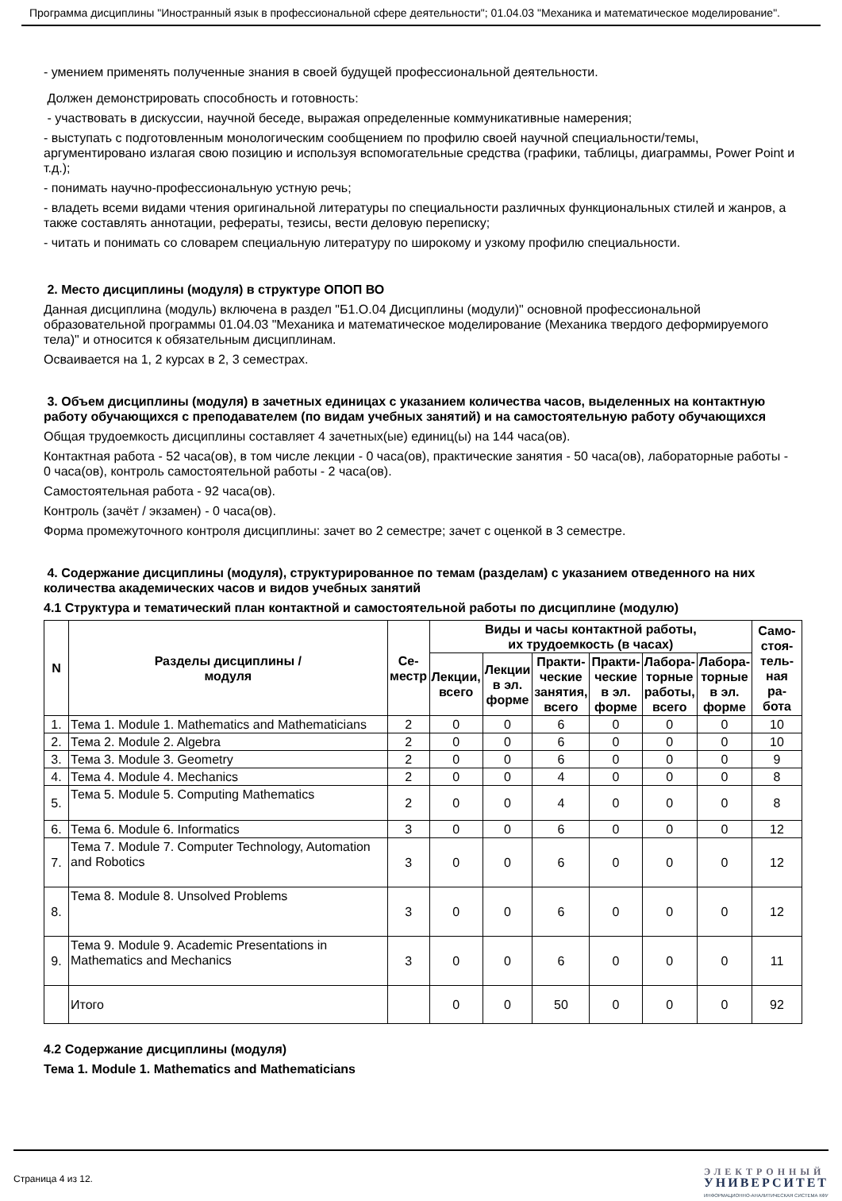Программа дисциплины "Иностранный язык в профессиональной сфере деятельности"; 01.04.03 "Механика и математическое моделирование".
- умением применять полученные знания в своей будущей профессиональной деятельности.
Должен демонстрировать способность и готовность:
- участвовать в дискуссии, научной беседе, выражая определенные коммуникативные намерения;
- выступать с подготовленным монологическим сообщением по профилю своей научной специальности/темы, аргументировано излагая свою позицию и используя вспомогательные средства (графики, таблицы, диаграммы, Power Point и т.д.);
- понимать научно-профессиональную устную речь;
- владеть всеми видами чтения оригинальной литературы по специальности различных функциональных стилей и жанров, а также составлять аннотации, рефераты, тезисы, вести деловую переписку;
- читать и понимать со словарем специальную литературу по широкому и узкому профилю специальности.
2. Место дисциплины (модуля) в структуре ОПОП ВО
Данная дисциплина (модуль) включена в раздел "Б1.О.04 Дисциплины (модули)" основной профессиональной образовательной программы 01.04.03 "Механика и математическое моделирование (Механика твердого деформируемого тела)" и относится к обязательным дисциплинам.
Осваивается на 1, 2 курсах в 2, 3 семестрах.
3. Объем дисциплины (модуля) в зачетных единицах с указанием количества часов, выделенных на контактную работу обучающихся с преподавателем (по видам учебных занятий) и на самостоятельную работу обучающихся
Общая трудоемкость дисциплины составляет 4 зачетных(ые) единиц(ы) на 144 часа(ов).
Контактная работа - 52 часа(ов), в том числе лекции - 0 часа(ов), практические занятия - 50 часа(ов), лабораторные работы - 0 часа(ов), контроль самостоятельной работы - 2 часа(ов).
Самостоятельная работа - 92 часа(ов).
Контроль (зачёт / экзамен) - 0 часа(ов).
Форма промежуточного контроля дисциплины: зачет во 2 семестре; зачет с оценкой в 3 семестре.
4. Содержание дисциплины (модуля), структурированное по темам (разделам) с указанием отведенного на них количества академических часов и видов учебных занятий
4.1 Структура и тематический план контактной и самостоятельной работы по дисциплине (модулю)
| N | Разделы дисциплины / модуля | Се- местр | Виды и часы контактной работы, их трудоемкость (в часах) | | | | | | Само- стоя- тель- ная ра- бота |
| --- | --- | --- | --- | --- | --- | --- | --- | --- | --- |
| | | | Лекции, всего | Лекции в эл. форме | Практи- ческие занятия, всего | Практи- ческие в эл. форме | Лабора- торные работы, всего | Лабора- торные в эл. форме | |
| 1. | Тема 1. Module 1. Mathematics and Mathematicians | 2 | 0 | 0 | 6 | 0 | 0 | 0 | 10 |
| 2. | Тема 2. Module 2. Algebra | 2 | 0 | 0 | 6 | 0 | 0 | 0 | 10 |
| 3. | Тема 3. Module 3. Geometry | 2 | 0 | 0 | 6 | 0 | 0 | 0 | 9 |
| 4. | Тема 4. Module 4. Mechanics | 2 | 0 | 0 | 4 | 0 | 0 | 0 | 8 |
| 5. | Тема 5. Module 5. Computing Mathematics | 2 | 0 | 0 | 4 | 0 | 0 | 0 | 8 |
| 6. | Тема 6. Module 6. Informatics | 3 | 0 | 0 | 6 | 0 | 0 | 0 | 12 |
| 7. | Тема 7. Module 7. Computer Technology, Automation and Robotics | 3 | 0 | 0 | 6 | 0 | 0 | 0 | 12 |
| 8. | Тема 8. Module 8. Unsolved Problems | 3 | 0 | 0 | 6 | 0 | 0 | 0 | 12 |
| 9. | Тема 9. Module 9. Academic Presentations in Mathematics and Mechanics | 3 | 0 | 0 | 6 | 0 | 0 | 0 | 11 |
| | Итого | | 0 | 0 | 50 | 0 | 0 | 0 | 92 |
4.2 Содержание дисциплины (модуля)
Тема 1. Module 1. Mathematics and Mathematicians
Страница 4 из 12.
ЭЛЕКТРОННЫЙ
УНИВЕРСИТЕТ
ИНФОРМАЦИОННО-АНАЛИТИЧЕСКАЯ СИСТЕМА КФУ